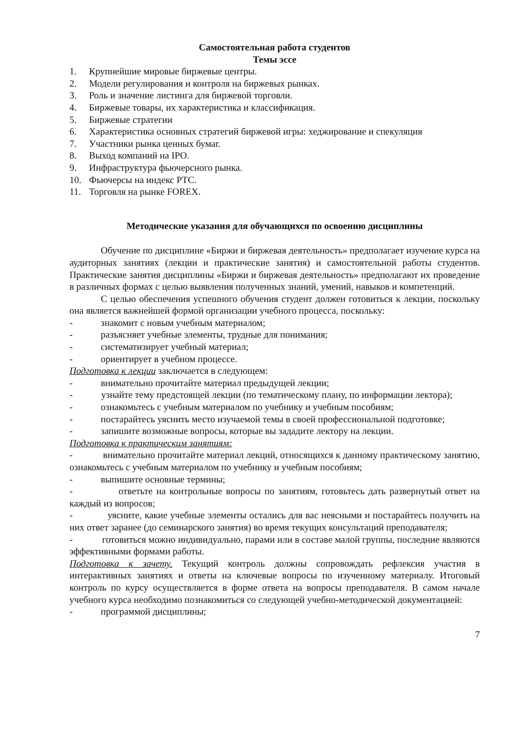Самостоятельная работа студентов
Темы эссе
1. Крупнейшие мировые биржевые центры.
2. Модели регулирования и контроля на биржевых рынках.
3. Роль и значение листинга для биржевой торговли.
4. Биржевые товары, их характеристика и классификация.
5. Биржевые стратегии
6. Характеристика основных стратегий биржевой игры: хеджирование и спекуляция
7. Участники рынка ценных бумаг.
8. Выход компаний на IPO.
9. Инфраструктура фьючерсного рынка.
10. Фьючерсы на индекс РТС.
11. Торговля на рынке FOREX.
Методические указания для обучающихся по освоению дисциплины
Обучение по дисциплине «Биржи и биржевая деятельность» предполагает изучение курса на аудиторных занятиях (лекции и практические занятия) и самостоятельной работы студентов. Практические занятия дисциплины «Биржи и биржевая деятельность» предполагают их проведение в различных формах с целью выявления полученных знаний, умений, навыков и компетенций.
С целью обеспечения успешного обучения студент должен готовиться к лекции, поскольку она является важнейшей формой организации учебного процесса, поскольку:
- знакомит с новым учебным материалом;
- разъясняет учебные элементы, трудные для понимания;
- систематизирует учебный материал;
- ориентирует в учебном процессе.
Подготовка к лекции заключается в следующем:
- внимательно прочитайте материал предыдущей лекции;
- узнайте тему предстоящей лекции (по тематическому плану, по информации лектора);
- ознакомьтесь с учебным материалом по учебнику и учебным пособиям;
- постарайтесь уяснить место изучаемой темы в своей профессиональной подготовке;
- запишите возможные вопросы, которые вы зададите лектору на лекции.
Подготовка к практическим занятиям:
- внимательно прочитайте материал лекций, относящихся к данному практическому занятию, ознакомьтесь с учебным материалом по учебнику и учебным пособиям;
- выпишите основные термины;
- ответьте на контрольные вопросы по занятиям, готовьтесь дать развернутый ответ на каждый из вопросов;
- уясните, какие учебные элементы остались для вас неясными и постарайтесь получить на них ответ заранее (до семинарского занятия) во время текущих консультаций преподавателя;
- готовиться можно индивидуально, парами или в составе малой группы, последние являются эффективными формами работы.
Подготовка к зачету. Текущий контроль должны сопровождать рефлексия участия в интерактивных занятиях и ответы на ключевые вопросы по изученному материалу. Итоговый контроль по курсу осуществляется в форме ответа на вопросы преподавателя. В самом начале учебного курса необходимо познакомиться со следующей учебно-методической документацией:
- программой дисциплины;
7